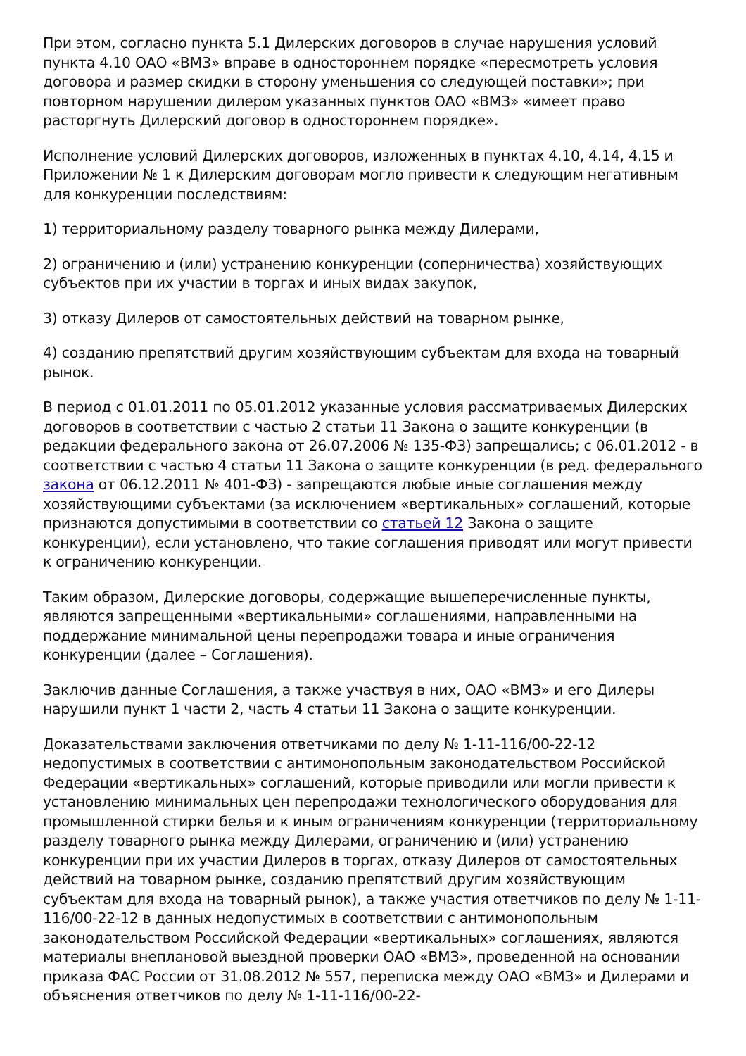При этом, согласно пункта 5.1 Дилерских договоров в случае нарушения условий пункта 4.10 ОАО «ВМЗ» вправе в одностороннем порядке «пересмотреть условия договора и размер скидки в сторону уменьшения со следующей поставки»; при повторном нарушении дилером указанных пунктов ОАО «ВМЗ» «имеет право расторгнуть Дилерский договор в одностороннем порядке».
Исполнение условий Дилерских договоров, изложенных в пунктах 4.10, 4.14, 4.15 и Приложении № 1 к Дилерским договорам могло привести к следующим негативным для конкуренции последствиям:
1) территориальному разделу товарного рынка между Дилерами,
2) ограничению и (или) устранению конкуренции (соперничества) хозяйствующих субъектов при их участии в торгах и иных видах закупок,
3) отказу Дилеров от самостоятельных действий на товарном рынке,
4) созданию препятствий другим хозяйствующим субъектам для входа на товарный рынок.
В период с 01.01.2011 по 05.01.2012 указанные условия рассматриваемых Дилерских договоров в соответствии с частью 2 статьи 11 Закона о защите конкуренции (в редакции федерального закона от 26.07.2006 № 135-ФЗ) запрещались; с 06.01.2012 - в соответствии с частью 4 статьи 11 Закона о защите конкуренции (в ред. федерального закона от 06.12.2011 № 401-ФЗ) - запрещаются любые иные соглашения между хозяйствующими субъектами (за исключением «вертикальных» соглашений, которые признаются допустимыми в соответствии со статьей 12 Закона о защите конкуренции), если установлено, что такие соглашения приводят или могут привести к ограничению конкуренции.
Таким образом, Дилерские договоры, содержащие вышеперечисленные пункты, являются запрещенными «вертикальными» соглашениями, направленными на поддержание минимальной цены перепродажи товара и иные ограничения конкуренции (далее – Соглашения).
Заключив данные Соглашения, а также участвуя в них, ОАО «ВМЗ» и его Дилеры нарушили пункт 1 части 2, часть 4 статьи 11 Закона о защите конкуренции.
Доказательствами заключения ответчиками по делу № 1-11-116/00-22-12 недопустимых в соответствии с антимонопольным законодательством Российской Федерации «вертикальных» соглашений, которые приводили или могли привести к установлению минимальных цен перепродажи технологического оборудования для промышленной стирки белья и к иным ограничениям конкуренции (территориальному разделу товарного рынка между Дилерами, ограничению и (или) устранению конкуренции при их участии Дилеров в торгах, отказу Дилеров от самостоятельных действий на товарном рынке, созданию препятствий другим хозяйствующим субъектам для входа на товарный рынок), а также участия ответчиков по делу № 1-11-116/00-22-12 в данных недопустимых в соответствии с антимонопольным законодательством Российской Федерации «вертикальных» соглашениях, являются материалы внеплановой выездной проверки ОАО «ВМЗ», проведенной на основании приказа ФАС России от 31.08.2012 № 557, переписка между ОАО «ВМЗ» и Дилерами и объяснения ответчиков по делу № 1-11-116/00-22-